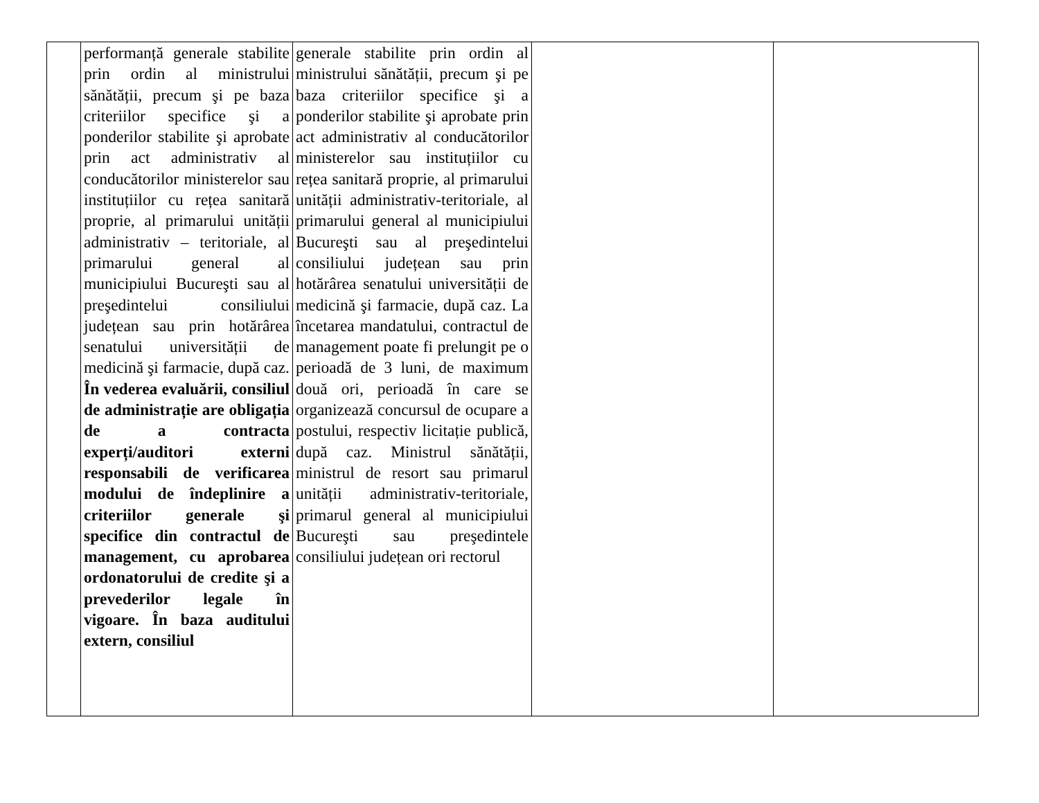| | performanță generale stabilite prin ordin al ministrului sănătății, precum şi pe baza criteriilor specifice şi a ponderilor stabilite şi aprobate prin act administrativ al conducătorilor ministerelor sau instituțiilor cu rețea sanitară proprie, al primarului unității administrativ – teritoriale, al primarului general al municipiului Bucureşti sau al preşedintelui consiliului județean sau prin hotărârea senatului universității de medicină şi farmacie, după caz. În vederea evaluării, consiliul de administrație are obligația de a contracta experți/auditori externi responsabili de verificarea modului de îndeplinire a criteriilor generale şi specifice din contractul de management, cu aprobarea ordonatorului de credite şi a prevederilor legale în vigoare. În baza auditului extern, consiliul | generale stabilite prin ordin al ministrului sănătății, precum şi pe baza criteriilor specifice şi a ponderilor stabilite şi aprobate prin act administrativ al conducătorilor ministerelor sau instituțiilor cu rețea sanitară proprie, al primarului unității administrativ-teritoriale, al primarului general al municipiului Bucureşti sau al preşedintelui consiliului județean sau prin hotărârea senatului universității de medicină şi farmacie, după caz. La încetarea mandatului, contractul de management poate fi prelungit pe o perioadă de 3 luni, de maximum două ori, perioadă în care se organizează concursul de ocupare a postului, respectiv licitație publică, după caz. Ministrul sănătății, ministrul de resort sau primarul unității administrativ-teritoriale, primarul general al municipiului Bucureşti sau preşedintele consiliului județean ori rectorul | | |